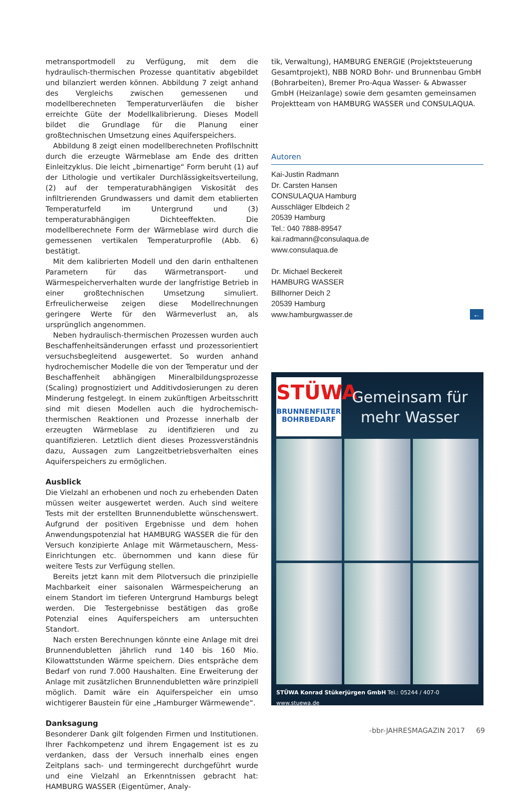metransportmodell zu Verfügung, mit dem die hydraulisch-thermischen Prozesse quantitativ abgebildet und bilanziert werden können. Abbildung 7 zeigt anhand des Vergleichs zwischen gemessenen und modellberechneten Temperaturverläufen die bisher erreichte Güte der Modellkalibrierung. Dieses Modell bildet die Grundlage für die Planung einer großtechnischen Umsetzung eines Aquiferspeichers.
Abbildung 8 zeigt einen modellberechneten Profilschnitt durch die erzeugte Wärmeblase am Ende des dritten Einleitzyklus. Die leicht „birnenartige“ Form beruht (1) auf der Lithologie und vertikaler Durchlässigkeitsverteilung, (2) auf der temperaturabhängigen Viskosität des infiltrierenden Grundwassers und damit dem etablierten Temperaturfeld im Untergrund und (3) temperaturabhängigen Dichteeffekten. Die modellberechnete Form der Wärmeblase wird durch die gemessenen vertikalen Temperaturprofile (Abb. 6) bestätigt.
Mit dem kalibrierten Modell und den darin enthaltenen Parametern für das Wärmetransport- und Wärmespeicherverhalten wurde der langfristige Betrieb in einer großtechnischen Umsetzung simuliert. Erfreulicherweise zeigen diese Modellrechnungen geringere Werte für den Wärmeverlust an, als ursprünglich angenommen.
Neben hydraulisch-thermischen Prozessen wurden auch Beschaffenheitsänderungen erfasst und prozessorientiert versuchsbegleitend ausgewertet. So wurden anhand hydrochemischer Modelle die von der Temperatur und der Beschaffenheit abhängigen Mineralbildungsprozesse (Scaling) prognostiziert und Additivdosierungen zu deren Minderung festgelegt. In einem zukünftigen Arbeitsschritt sind mit diesen Modellen auch die hydrochemisch-thermischen Reaktionen und Prozesse innerhalb der erzeugten Wärmeblase zu identifizieren und zu quantifizieren. Letztlich dient dieses Prozessverständnis dazu, Aussagen zum Langzeitbetriebsverhalten eines Aquiferspeichers zu ermöglichen.
Ausblick
Die Vielzahl an erhobenen und noch zu erhebenden Daten müssen weiter ausgewertet werden. Auch sind weitere Tests mit der erstellten Brunnendublette wünschenswert. Aufgrund der positiven Ergebnisse und dem hohen Anwendungspotenzial hat HAMBURG WASSER die für den Versuch konzipierte Anlage mit Wärmetauschern, Mess-Einrichtungen etc. übernommen und kann diese für weitere Tests zur Verfügung stellen.
Bereits jetzt kann mit dem Pilotversuch die prinzipielle Machbarkeit einer saisonalen Wärmespeicherung an einem Standort im tieferen Untergrund Hamburgs belegt werden. Die Testergebnisse bestätigen das große Potenzial eines Aquiferspeichers am untersuchten Standort.
Nach ersten Berechnungen könnte eine Anlage mit drei Brunnendubletten jährlich rund 140 bis 160 Mio. Kilowattstunden Wärme speichern. Dies entspräche dem Bedarf von rund 7.000 Haushalten. Eine Erweiterung der Anlage mit zusätzlichen Brunnendubletten wäre prinzipiell möglich. Damit wäre ein Aquiferspeicher ein umso wichtigerer Baustein für eine „Hamburger Wärmewende“.
Danksagung
Besonderer Dank gilt folgenden Firmen und Institutionen. Ihrer Fachkompetenz und ihrem Engagement ist es zu verdanken, dass der Versuch innerhalb eines engen Zeitplans sach- und termingerecht durchgeführt wurde und eine Vielzahl an Erkenntnissen gebracht hat: HAMBURG WASSER (Eigentümer, Analy-
tik, Verwaltung), HAMBURG ENERGIE (Projektsteuerung Gesamtprojekt), NBB NORD Bohr- und Brunnenbau GmbH (Bohrarbeiten), Bremer Pro-Aqua Wasser- & Abwasser GmbH (Heizanlage) sowie dem gesamten gemeinsamen Projektteam von HAMBURG WASSER und CONSULAQUA.
Autoren
Kai-Justin Radmann
Dr. Carsten Hansen
CONSULAQUA Hamburg
Ausschläger Elbdeich 2
20539 Hamburg
Tel.: 040 7888-89547
kai.radmann@consulaqua.de
www.consulaqua.de
Dr. Michael Beckereit
HAMBURG WASSER
Billhorner Deich 2
20539 Hamburg
www.hamburgwasser.de ←
STÜWA
BRUNNENFILTER
BOHRBEDARF
Gemeinsam für
mehr Wasser
STÜWA Konrad Stükerjürgen GmbH Tel.: 05244 / 407-0 www.stuewa.de
-bbr-JAHRESMAGAZIN 2017 69